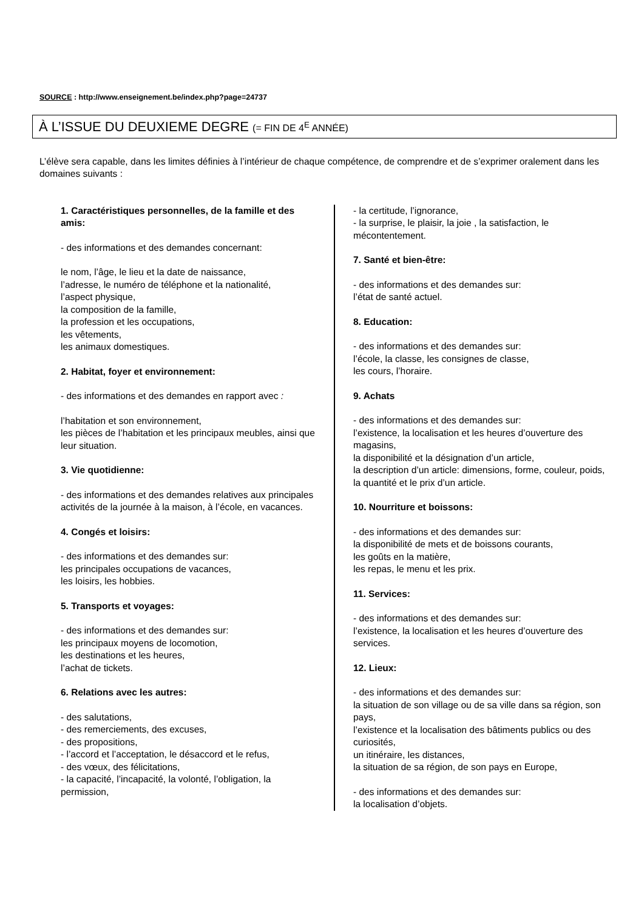SOURCE : http://www.enseignement.be/index.php?page=24737
À L’ISSUE DU DEUXIEME DEGRE (= FIN DE 4<sup>E</sup> ANNÉE)
L’élève sera capable, dans les limites définies à l’intérieur de chaque compétence, de comprendre et de s’exprimer oralement dans les domaines suivants :
1. Caractéristiques personnelles, de la famille et des amis:
- des informations et des demandes concernant:
le nom, l’âge, le lieu et la date de naissance,
l’adresse, le numéro de téléphone et la nationalité,
l’aspect physique,
la composition de la famille,
la profession et les occupations,
les vêtements,
les animaux domestiques.
2. Habitat, foyer et environnement:
- des informations et des demandes en rapport avec :
l’habitation et son environnement,
les pièces de l’habitation et les principaux meubles, ainsi que leur situation.
3. Vie quotidienne:
- des informations et des demandes relatives aux principales activités de la journée à la maison, à l’école, en vacances.
4. Congés et loisirs:
- des informations et des demandes sur:
les principales occupations de vacances,
les loisirs, les hobbies.
5. Transports et voyages:
- des informations et des demandes sur:
les principaux moyens de locomotion,
les destinations et les heures,
l’achat de tickets.
6. Relations avec les autres:
- des salutations,
- des remerciements, des excuses,
- des propositions,
- l’accord et l’acceptation, le désaccord et le refus,
- des vœux, des félicitations,
- la capacité, l’incapacité, la volonté, l’obligation, la permission,
- la certitude, l’ignorance,
- la surprise, le plaisir, la joie , la satisfaction, le mécontentement.
7. Santé et bien-être:
- des informations et des demandes sur:
l’état de santé actuel.
8. Education:
- des informations et des demandes sur:
l’école, la classe, les consignes de classe,
les cours, l’horaire.
9. Achats
- des informations et des demandes sur:
l’existence, la localisation et les heures d’ouverture des magasins,
la disponibilité et la désignation d’un article,
la description d’un article: dimensions, forme, couleur, poids,
la quantité et le prix d’un article.
10. Nourriture et boissons:
- des informations et des demandes sur:
la disponibilité de mets et de boissons courants,
les goûts en la matière,
les repas, le menu et les prix.
11. Services:
- des informations et des demandes sur:
l’existence, la localisation et les heures d’ouverture des services.
12. Lieux:
- des informations et des demandes sur:
la situation de son village ou de sa ville dans sa région, son pays,
l’existence et la localisation des bâtiments publics ou des curiosités,
un itinéraire, les distances,
la situation de sa région, de son pays en Europe,
- des informations et des demandes sur:
la localisation d’objets.